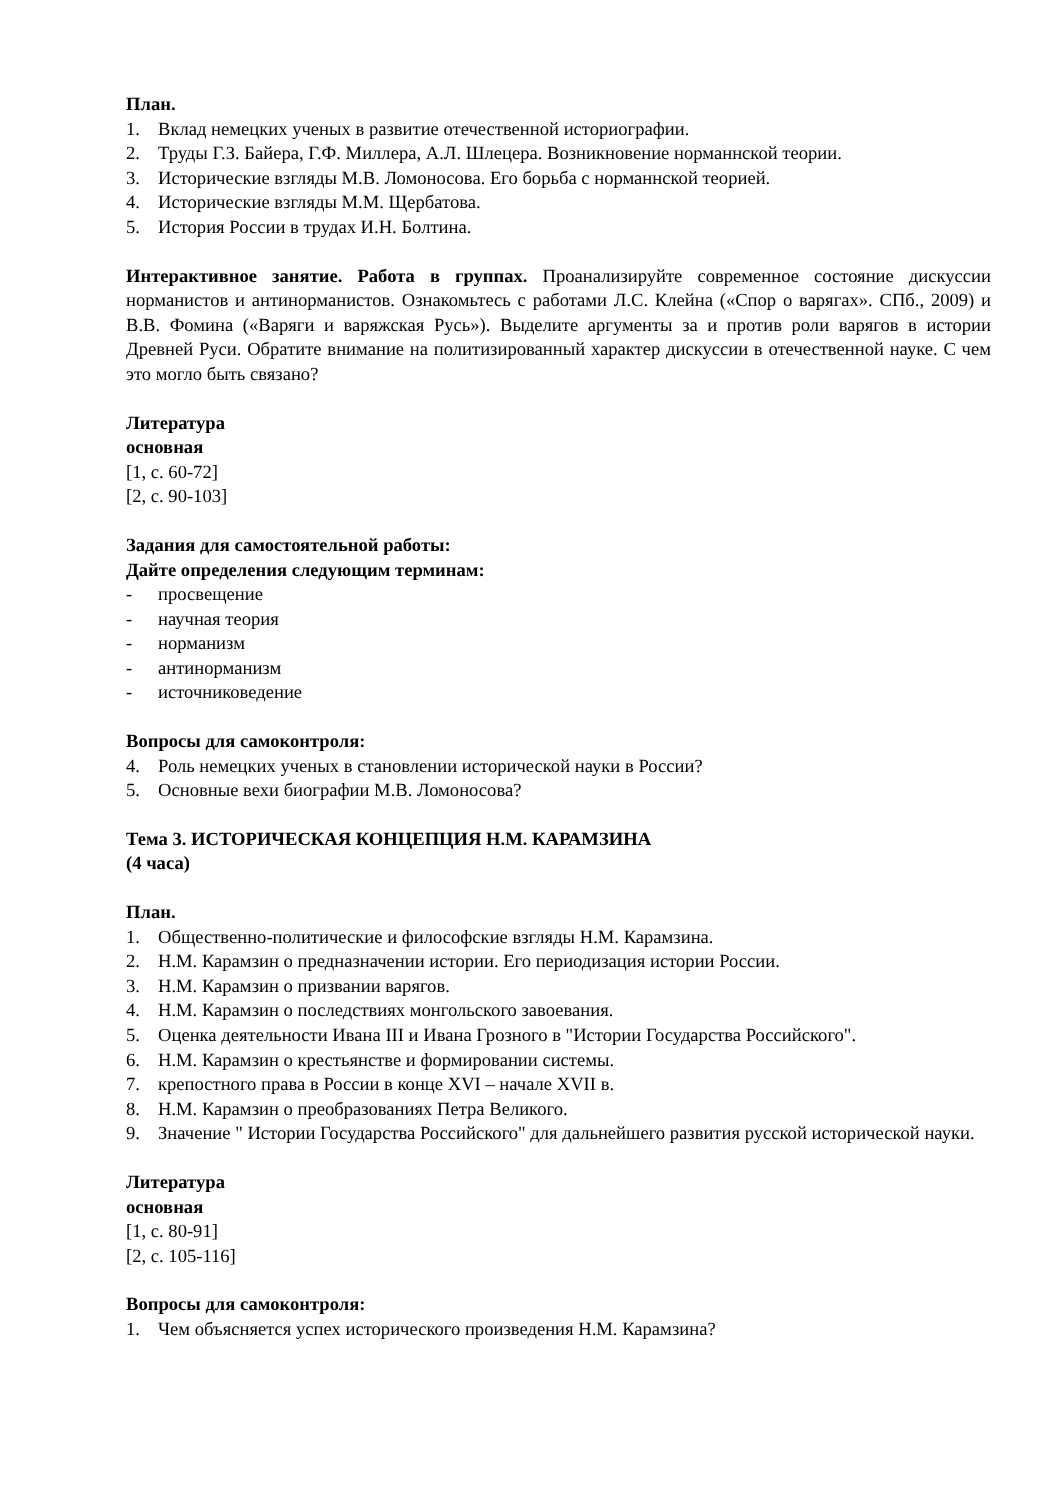План.
1. Вклад немецких ученых в развитие отечественной историографии.
2. Труды Г.З. Байера, Г.Ф. Миллера, А.Л. Шлецера. Возникновение норманнской теории.
3. Исторические взгляды М.В. Ломоносова. Его борьба с норманнской теорией.
4. Исторические взгляды М.М. Щербатова.
5. История России в трудах И.Н. Болтина.
Интерактивное занятие. Работа в группах. Проанализируйте современное состояние дискуссии норманистов и антинорманистов. Ознакомьтесь с работами Л.С. Клейна («Спор о варягах». СПб., 2009) и В.В. Фомина («Варяги и варяжская Русь»). Выделите аргументы за и против роли варягов в истории Древней Руси. Обратите внимание на политизированный характер дискуссии в отечественной науке. С чем это могло быть связано?
Литература
основная
[1, с. 60-72]
[2, с. 90-103]
Задания для самостоятельной работы:
Дайте определения следующим терминам:
- просвещение
- научная теория
- норманизм
- антинорманизм
- источниковедение
Вопросы для самоконтроля:
4. Роль немецких ученых в становлении исторической науки в России?
5. Основные вехи биографии М.В. Ломоносова?
Тема 3. ИСТОРИЧЕСКАЯ КОНЦЕПЦИЯ Н.М. КАРАМЗИНА
(4 часа)
План.
1. Общественно-политические и философские взгляды Н.М. Карамзина.
2. Н.М. Карамзин о предназначении истории. Его периодизация истории России.
3. Н.М. Карамзин о призвании варягов.
4. Н.М. Карамзин о последствиях монгольского завоевания.
5. Оценка деятельности Ивана III и Ивана Грозного в "Истории Государства Российского".
6. Н.М. Карамзин о крестьянстве и формировании системы.
7. крепостного права в России в конце XVI – начале XVII в.
8. Н.М. Карамзин о преобразованиях Петра Великого.
9. Значение " Истории Государства Российского" для дальнейшего развития русской исторической науки.
Литература
основная
[1, с. 80-91]
[2, с. 105-116]
Вопросы для самоконтроля:
1. Чем объясняется успех исторического произведения Н.М. Карамзина?